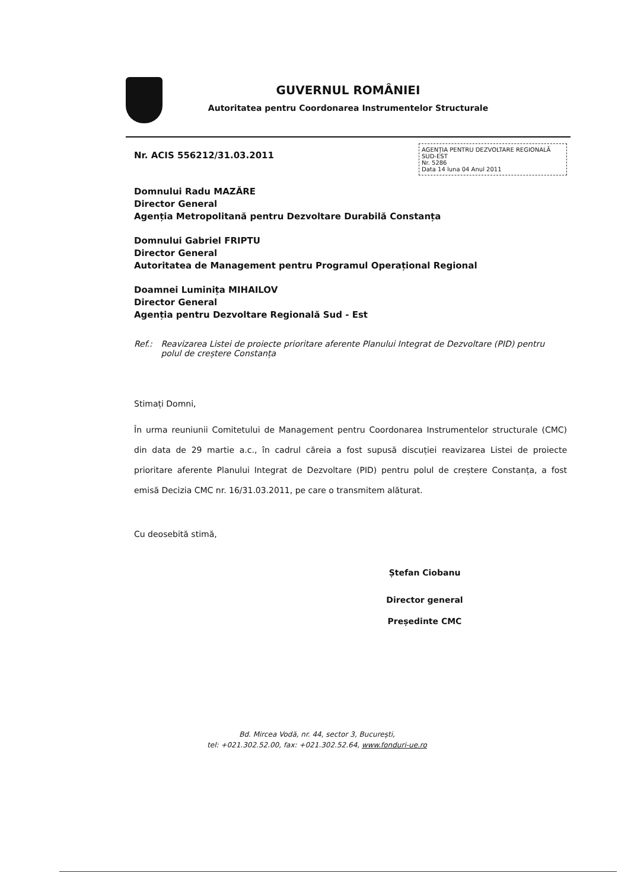GUVERNUL ROMÂNIEI
Autoritatea pentru Coordonarea Instrumentelor Structurale
AGENȚIA PENTRU DEZVOLTARE REGIONALĂ SUD-EST
Nr. 5286
Data 14 luna 04 Anul 2011
Nr. ACIS 556212/31.03.2011
Domnului Radu MAZĂRE
Director General
Agenția Metropolitană pentru Dezvoltare Durabilă Constanța
Domnului Gabriel FRIPTU
Director General
Autoritatea de Management pentru Programul Operațional Regional
Doamnei Luminița MIHAILOV
Director General
Agenția pentru Dezvoltare Regională Sud - Est
Ref.: Reavizarea Listei de proiecte prioritare aferente Planului Integrat de Dezvoltare (PID) pentru polul de creștere Constanța
Stimați Domni,
În urma reuniunii Comitetului de Management pentru Coordonarea Instrumentelor structurale (CMC) din data de 29 martie a.c., în cadrul căreia a fost supusă discuției reavizarea Listei de proiecte prioritare aferente Planului Integrat de Dezvoltare (PID) pentru polul de creștere Constanța, a fost emisă Decizia CMC nr. 16/31.03.2011, pe care o transmitem alăturat.
Cu deosebită stimă,
Ștefan Ciobanu
Director general
Președinte CMC
Bd. Mircea Vodă, nr. 44, sector 3, București,
tel: +021.302.52.00, fax: +021.302.52.64, www.fonduri-ue.ro